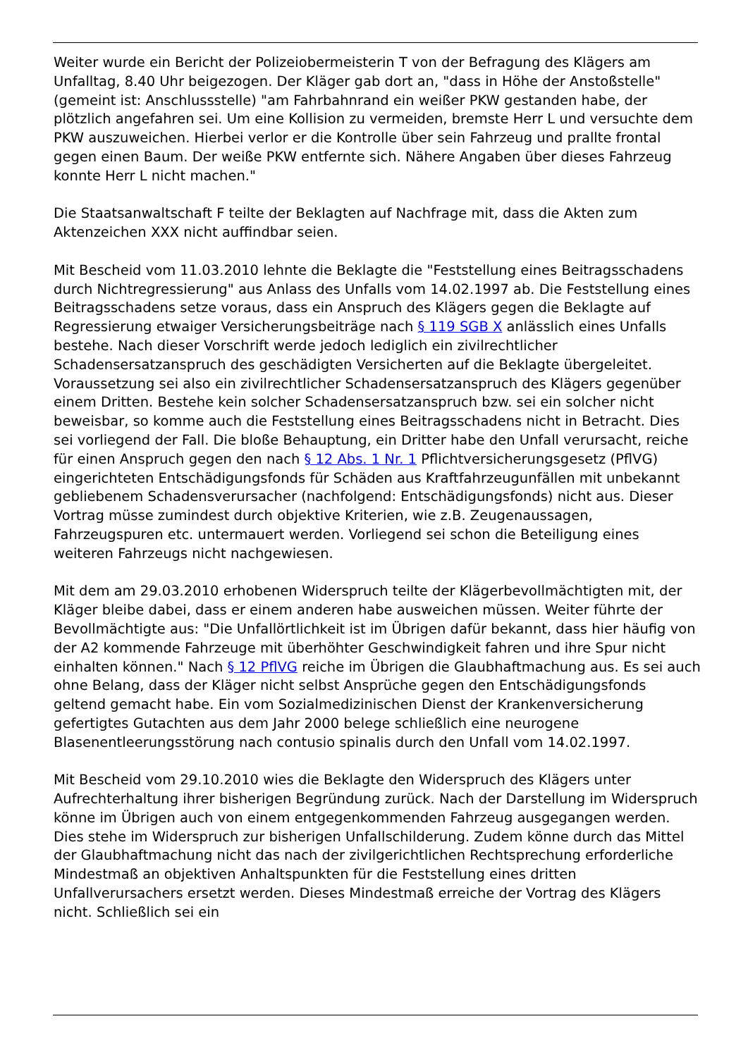Weiter wurde ein Bericht der Polizeiobermeisterin T von der Befragung des Klägers am Unfalltag, 8.40 Uhr beigezogen. Der Kläger gab dort an, "dass in Höhe der Anstoßstelle" (gemeint ist: Anschlussstelle) "am Fahrbahnrand ein weißer PKW gestanden habe, der plötzlich angefahren sei. Um eine Kollision zu vermeiden, bremste Herr L und versuchte dem PKW auszuweichen. Hierbei verlor er die Kontrolle über sein Fahrzeug und prallte frontal gegen einen Baum. Der weiße PKW entfernte sich. Nähere Angaben über dieses Fahrzeug konnte Herr L nicht machen."
Die Staatsanwaltschaft F teilte der Beklagten auf Nachfrage mit, dass die Akten zum Aktenzeichen XXX nicht auffindbar seien.
Mit Bescheid vom 11.03.2010 lehnte die Beklagte die "Feststellung eines Beitragsschadens durch Nichtregressierung" aus Anlass des Unfalls vom 14.02.1997 ab. Die Feststellung eines Beitragsschadens setze voraus, dass ein Anspruch des Klägers gegen die Beklagte auf Regressierung etwaiger Versicherungsbeiträge nach § 119 SGB X anlässlich eines Unfalls bestehe. Nach dieser Vorschrift werde jedoch lediglich ein zivilrechtlicher Schadensersatzanspruch des geschädigten Versicherten auf die Beklagte übergeleitet. Voraussetzung sei also ein zivilrechtlicher Schadensersatzanspruch des Klägers gegenüber einem Dritten. Bestehe kein solcher Schadensersatzanspruch bzw. sei ein solcher nicht beweisbar, so komme auch die Feststellung eines Beitragsschadens nicht in Betracht. Dies sei vorliegend der Fall. Die bloße Behauptung, ein Dritter habe den Unfall verursacht, reiche für einen Anspruch gegen den nach § 12 Abs. 1 Nr. 1 Pflichtversicherungsgesetz (PflVG) eingerichteten Entschädigungsfonds für Schäden aus Kraftfahrzeugunfällen mit unbekannt gebliebenem Schadensverursacher (nachfolgend: Entschädigungsfonds) nicht aus. Dieser Vortrag müsse zumindest durch objektive Kriterien, wie z.B. Zeugenaussagen, Fahrzeugspuren etc. untermauert werden. Vorliegend sei schon die Beteiligung eines weiteren Fahrzeugs nicht nachgewiesen.
Mit dem am 29.03.2010 erhobenen Widerspruch teilte der Klägerbevollmächtigten mit, der Kläger bleibe dabei, dass er einem anderen habe ausweichen müssen. Weiter führte der Bevollmächtigte aus: "Die Unfallörtlichkeit ist im Übrigen dafür bekannt, dass hier häufig von der A2 kommende Fahrzeuge mit überhöhter Geschwindigkeit fahren und ihre Spur nicht einhalten können." Nach § 12 PflVG reiche im Übrigen die Glaubhaftmachung aus. Es sei auch ohne Belang, dass der Kläger nicht selbst Ansprüche gegen den Entschädigungsfonds geltend gemacht habe. Ein vom Sozialmedizinischen Dienst der Krankenversicherung gefertigtes Gutachten aus dem Jahr 2000 belege schließlich eine neurogene Blasenentleerungsstörung nach contusio spinalis durch den Unfall vom 14.02.1997.
Mit Bescheid vom 29.10.2010 wies die Beklagte den Widerspruch des Klägers unter Aufrechterhaltung ihrer bisherigen Begründung zurück. Nach der Darstellung im Widerspruch könne im Übrigen auch von einem entgegenkommenden Fahrzeug ausgegangen werden. Dies stehe im Widerspruch zur bisherigen Unfallschilderung. Zudem könne durch das Mittel der Glaubhaftmachung nicht das nach der zivilgerichtlichen Rechtsprechung erforderliche Mindestmaß an objektiven Anhaltspunkten für die Feststellung eines dritten Unfallverursachers ersetzt werden. Dieses Mindestmaß erreiche der Vortrag des Klägers nicht. Schließlich sei ein